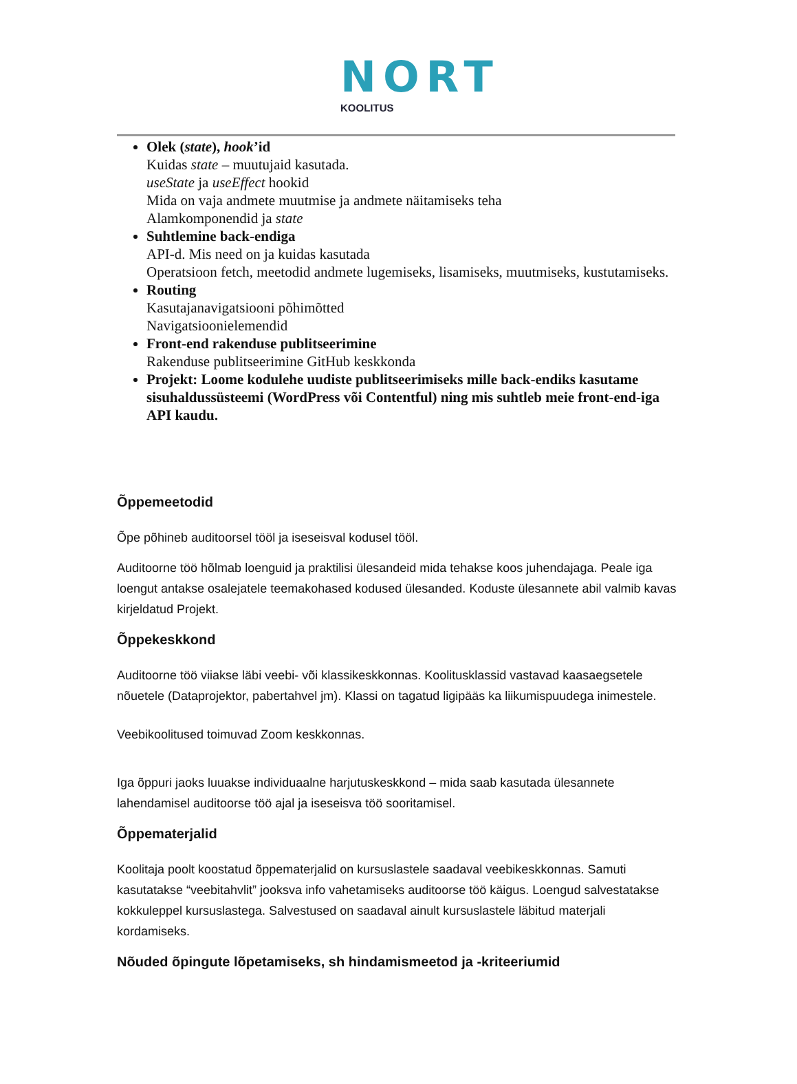NORT
KOOLITUS
Olek (state), hook’id
Kuidas state – muutujaid kasutada.
useState ja useEffect hookid
Mida on vaja andmete muutmise ja andmete näitamiseks teha
Alamkomponendid ja state
Suhtlemine back-endiga
API-d. Mis need on ja kuidas kasutada
Operatsioon fetch, meetodid andmete lugemiseks, lisamiseks, muutmiseks, kustutamiseks.
Routing
Kasutajanavigatsiooni põhimõtted
Navigatsioonielemendid
Front-end rakenduse publitseerimine
Rakenduse publitseerimine GitHub keskkonda
Projekt: Loome kodulehe uudiste publitseerimiseks mille back-endiks kasutame sisuhaldussüsteemi (WordPress või Contentful) ning mis suhtleb meie front-end-iga API kaudu.
Õppemeetodid
Õpe põhineb auditoorsel tööl ja iseseisval kodusel tööl.
Auditoorne töö hõlmab loenguid ja praktilisi ülesandeid mida tehakse koos juhendajaga. Peale iga loengut antakse osalejatele teemakohased kodused ülesanded. Koduste ülesannete abil valmib kavas kirjeldatud Projekt.
Õppekeskkond
Auditoorne töö viiakse läbi veebi- või klassikeskkonnas. Koolitusklassid vastavad kaasaegsetele nõuetele (Dataprojektor, pabertahvel jm). Klassi on tagatud ligipääs ka liikumispuudega inimestele.
Veebikoolitused toimuvad Zoom keskkonnas.
Iga õppuri jaoks luuakse individuaalne harjutuskeskkond – mida saab kasutada ülesannete lahendamisel auditoorse töö ajal ja iseseisva töö sooritamisel.
Õppematerjalid
Koolitaja poolt koostatud õppematerjalid on kursuslastele saadaval veebikeskkonnas. Samuti kasutatakse “veebitahvlit” jooksva info vahetamiseks auditoorse töö käigus. Loengud salvestatakse kokkuleppel kursuslastega. Salvestused on saadaval ainult kursuslastele läbitud materjali kordamiseks.
Nõuded õpingute lõpetamiseks, sh hindamismeetod ja -kriteeriumid